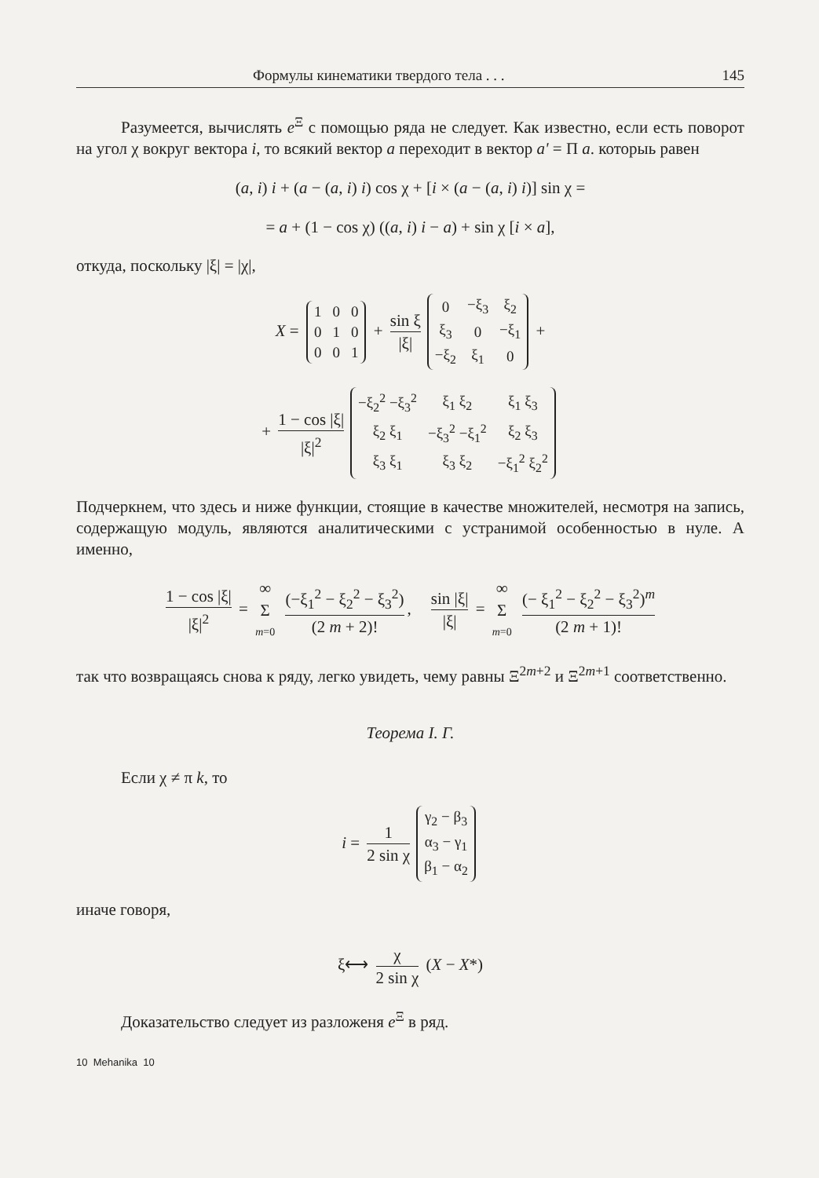Формулы кинематики твердого тела . . . 145
Разумеется, вычислять e<sup>Ξ</sup> с помощью ряда не следует. Как известно, если есть поворот на угол χ вокруг вектора i, то всякий вектор a переходит в вектор a' = Π a. которыь равен
(a, i) i + (a − (a, i) i) cos χ + [i × (a − (a, i) i)] sin χ =
= a + (1 − cos χ) ((a, i) i − a) + sin χ [i × a],
откуда, поскольку |ξ| = |χ|,
X =
| 1 | 0 | 0 |
| 0 | 1 | 0 |
| 0 | 0 | 1 |
+ sin ξ |ξ|
| 0 | −ξ<sub>3</sub> | ξ<sub>2</sub> |
| ξ<sub>3</sub> | 0 | −ξ<sub>1</sub> |
| −ξ<sub>2</sub> | ξ<sub>1</sub> | 0 |
+
+ 1 − cos |ξ| |ξ|<sup>2</sup>
| −ξ<sub>2</sub><sup>2</sup> −ξ<sub>3</sub><sup>2</sup> | ξ<sub>1</sub> ξ<sub>2</sub> | ξ<sub>1</sub> ξ<sub>3</sub> |
| ξ<sub>2</sub> ξ<sub>1</sub> | −ξ<sub>3</sub><sup>2</sup> −ξ<sub>1</sub><sup>2</sup> | ξ<sub>2</sub> ξ<sub>3</sub> |
| ξ<sub>3</sub> ξ<sub>1</sub> | ξ<sub>3</sub> ξ<sub>2</sub> | −ξ<sub>1</sub><sup>2</sup> ξ<sub>2</sub><sup>2</sup> |
Подчеркнем, что здесь и ниже функции, стоящие в качестве множителей, несмотря на запись, содержащую модуль, являются аналитическими с устранимой особенностью в нуле. А именно,
1 − cos |ξ| |ξ|<sup>2</sup> = ∞ Σ m=0 (−ξ<sub>1</sub><sup>2</sup> − ξ<sub>2</sub><sup>2</sup> − ξ<sub>3</sub><sup>2</sup>) (2 m + 2)!, sin |ξ| |ξ| = ∞ Σ m=0 (− ξ<sub>1</sub><sup>2</sup> − ξ<sub>2</sub><sup>2</sup> − ξ<sub>3</sub><sup>2</sup>)<sup>m</sup> (2 m + 1)!
так что возвращаясь снова к ряду, легко увидеть, чему равны Ξ<sup>2m+2</sup> и Ξ<sup>2m+1</sup> соответственно.
Теорема I. Г.
Если χ ≠ π k, то
i = 1 2 sin χ
| γ<sub>2</sub> − β<sub>3</sub> |
| α<sub>3</sub> − γ<sub>1</sub> |
| β<sub>1</sub> − α<sub>2</sub> |
иначе говоря,
ξ⟷ χ 2 sin χ (X − X*)
Доказательство следует из разложеня e<sup>Ξ</sup> в ряд.
10 Mehanika 10